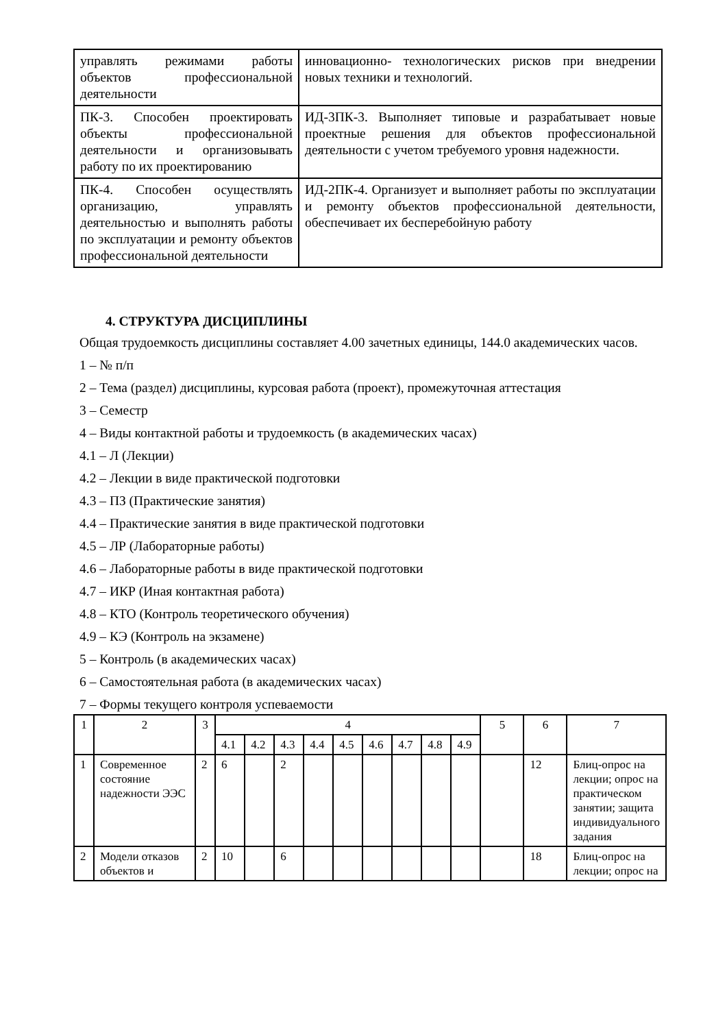| управлять режимами работы объектов профессиональной деятельности | инновационно- технологических рисков при внедрении новых техники и технологий. |
| ПК-3. Способен проектировать объекты профессиональной деятельности и организовывать работу по их проектированию | ИД-3ПК-3. Выполняет типовые и разрабатывает новые проектные решения для объектов профессиональной деятельности с учетом требуемого уровня надежности. |
| ПК-4. Способен осуществлять организацию, управлять деятельностью и выполнять работы по эксплуатации и ремонту объектов профессиональной деятельности | ИД-2ПК-4. Организует и выполняет работы по эксплуатации и ремонту объектов профессиональной деятельности, обеспечивает их бесперебойную работу |
4. СТРУКТУРА ДИСЦИПЛИНЫ
Общая трудоемкость дисциплины составляет 4.00 зачетных единицы, 144.0 академических часов.
1 – № п/п
2 – Тема (раздел) дисциплины, курсовая работа (проект), промежуточная аттестация
3 – Семестр
4 – Виды контактной работы и трудоемкость (в академических часах)
4.1 – Л (Лекции)
4.2 – Лекции в виде практической подготовки
4.3 – ПЗ (Практические занятия)
4.4 – Практические занятия в виде практической подготовки
4.5 – ЛР (Лабораторные работы)
4.6 – Лабораторные работы в виде практической подготовки
4.7 – ИКР (Иная контактная работа)
4.8 – КТО (Контроль теоретического обучения)
4.9 – КЭ (Контроль на экзамене)
5 – Контроль (в академических часах)
6 – Самостоятельная работа (в академических часах)
7 – Формы текущего контроля успеваемости
| 1 | 2 | 3 | 4 | | | | | | | | | 5 | 6 | 7 |
| | | | 4.1 | 4.2 | 4.3 | 4.4 | 4.5 | 4.6 | 4.7 | 4.8 | 4.9 | | | |
| 1 | Современное состояние надежности ЭЭС | 2 | 6 | | 2 | | | | | | | | 12 | Блиц-опрос на лекции; опрос на практическом занятии; защита индивидуального задания |
| 2 | Модели отказов объектов и | 2 | 10 | | 6 | | | | | | | | 18 | Блиц-опрос на лекции; опрос на |